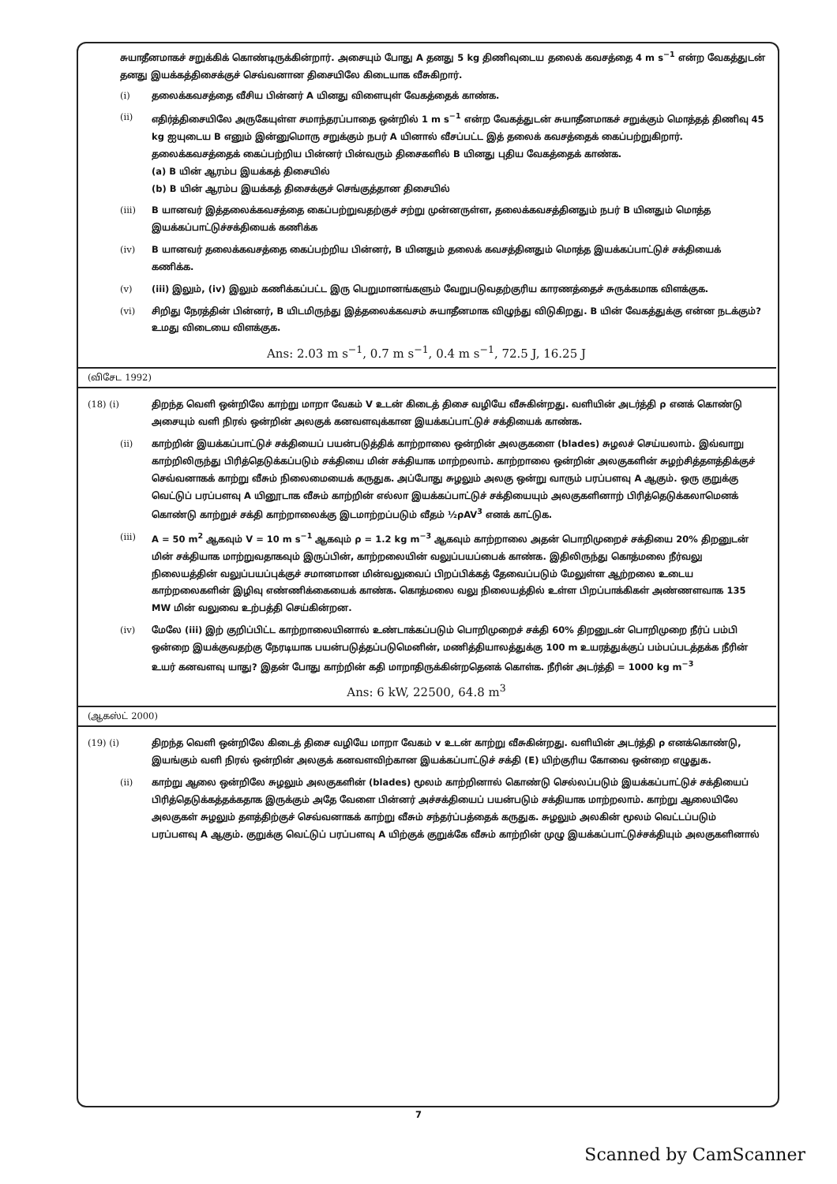சுயாதீனமாகச் சறுக்கிக் கொண்டிருக்கின்றார். அசையும் போது A தனது 5 kg திணிவுடைய தலைக் கவசத்தை 4 m s<sup>−1</sup> என்ற வேகத்துடன் தனது இயக்கத்திசைக்குச் செவ்வனான திசையிலே கிடையாக வீசுகிறார்.
(i) தலைக்கவசத்தை வீசிய பின்னர் A யினது விளையுள் வேகத்தைக் காண்க.
(ii) எதிர்த்திசையிலே அருகேயுள்ள சமாந்தரப்பாதை ஒன்றில் 1 m s<sup>−1</sup> என்ற வேகத்துடன் சுயாதீனமாகச் சறுக்கும் மொத்தத் திணிவு 45 kg ஐயுடைய B எனும் இன்னுமொரு சறுக்கும் நபர் A யினால் வீசப்பட்ட இத் தலைக் கவசத்தைக் கைப்பற்றுகிறார். தலைக்கவசத்தைக் கைப்பற்றிய பின்னர் பின்வரும் திசைகளில் B யினது புதிய வேகத்தைக் காண்க.
(a) B யின் ஆரம்ப இயக்கத் திசையில்
(b) B யின் ஆரம்ப இயக்கத் திசைக்குச் செங்குத்தான திசையில்
(iii) B யானவர் இத்தலைக்கவசத்தை கைப்பற்றுவதற்குச் சற்று முன்னருள்ள, தலைக்கவசத்தினதும் நபர் B யினதும் மொத்த இயக்கப்பாட்டுச்சக்தியைக் கணிக்க
(iv) B யானவர் தலைக்கவசத்தை கைப்பற்றிய பின்னர், B யினதும் தலைக் கவசத்தினதும் மொத்த இயக்கப்பாட்டுச் சக்தியைக் கணிக்க.
(v) (iii) இலும், (iv) இலும் கணிக்கப்பட்ட இரு பெறுமானங்களும் வேறுபடுவதற்குரிய காரணத்தைச் சுருக்கமாக விளக்குக.
(vi) சிறிது நேரத்தின் பின்னர், B யிடமிருந்து இத்தலைக்கவசம் சுயாதீனமாக விழுந்து விடுகிறது. B யின் வேகத்துக்கு என்ன நடக்கும்? உமது விடையை விளக்குக.
Ans: 2.03 m s<sup>−1</sup>, 0.7 m s<sup>−1</sup>, 0.4 m s<sup>−1</sup>, 72.5 J, 16.25 J
(விசேட 1992)
(18) (i) திறந்த வெளி ஒன்றிலே காற்று மாறா வேகம் V உடன் கிடைத் திசை வழியே வீசுகின்றது. வளியின் அடர்த்தி ρ எனக் கொண்டு அசையும் வளி நிரல் ஒன்றின் அலகுக் கனவளவுக்கான இயக்கப்பாட்டுச் சக்தியைக் காண்க.
(ii) காற்றின் இயக்கப்பாட்டுச் சக்தியைப் பயன்படுத்திக் காற்றாலை ஒன்றின் அலகுகளை (blades) சுழலச் செய்யலாம். இவ்வாறு காற்றிலிருந்து பிரித்தெடுக்கப்படும் சக்தியை மின் சக்தியாக மாற்றலாம். காற்றாலை ஒன்றின் அலகுகளின் சுழற்சித்தளத்திக்குச் செவ்வனாகக் காற்று வீசும் நிலைமையைக் கருதுக. அப்போது சுழலும் அலகு ஒன்று வாரும் பரப்பளவு A ஆகும். ஒரு குறுக்கு வெட்டுப் பரப்பளவு A யினூடாக வீசும் காற்றின் எல்லா இயக்கப்பாட்டுச் சக்தியையும் அலகுகளினாற் பிரித்தெடுக்கலாமெனக் கொண்டு காற்றுச் சக்தி காற்றாலைக்கு இடமாற்றப்படும் வீதம் ½ρAV<sup>3</sup> எனக் காட்டுக.
(iii) A = 50 m<sup>2</sup> ஆகவும் V = 10 m s<sup>−1</sup> ஆகவும் ρ = 1.2 kg m<sup>−3</sup> ஆகவும் காற்றாலை அதன் பொறிமுறைச் சக்தியை 20% திறனுடன் மின் சக்தியாக மாற்றுவதாகவும் இருப்பின், காற்றலையின் வலுப்பயப்பைக் காண்க. இதிலிருந்து கொத்மலை நீர்வலு நிலையத்தின் வலுப்பயப்புக்குச் சமானமான மின்வலுவைப் பிறப்பிக்கத் தேவைப்படும் மேலுள்ள ஆற்றலை உடைய காற்றலைகளின் இழிவு எண்ணிக்கையைக் காண்க. கொத்மலை வலு நிலையத்தில் உள்ள பிறப்பாக்கிகள் அண்ணளவாக 135 MW மின் வலுவை உற்பத்தி செய்கின்றன.
(iv) மேலே (iii) இற் குறிப்பிட்ட காற்றாலையினால் உண்டாக்கப்படும் பொறிமுறைச் சக்தி 60% திறனுடன் பொறிமுறை நீர்ப் பம்பி ஒன்றை இயக்குவதற்கு நேரடியாக பயன்படுத்தப்படுமெனின், மணித்தியாலத்துக்கு 100 m உயரத்துக்குப் பம்பப்படத்தக்க நீரின் உயர் கனவளவு யாது? இதன் போது காற்றின் கதி மாறாதிருக்கின்றதெனக் கொள்க. நீரின் அடர்த்தி = 1000 kg m<sup>−3</sup>
Ans: 6 kW, 22500, 64.8 m<sup>3</sup>
(ஆகஸ்ட் 2000)
(19) (i) திறந்த வெளி ஒன்றிலே கிடைத் திசை வழியே மாறா வேகம் v உடன் காற்று வீசுகின்றது. வளியின் அடர்த்தி ρ எனக்கொண்டு, இயங்கும் வளி நிரல் ஒன்றின் அலகுக் கனவளவிற்கான இயக்கப்பாட்டுச் சக்தி (E) யிற்குரிய கோவை ஒன்றை எழுதுக.
(ii) காற்று ஆலை ஒன்றிலே சுழலும் அலகுகளின் (blades) மூலம் காற்றினால் கொண்டு செல்லப்படும் இயக்கப்பாட்டுச் சக்தியைப் பிரித்தெடுக்கத்தக்கதாக இருக்கும் அதே வேளை பின்னர் அச்சக்தியைப் பயன்படும் சக்தியாக மாற்றலாம். காற்று ஆலையிலே அலகுகள் சுழலும் தளத்திற்குச் செவ்வனாகக் காற்று வீசும் சந்தர்ப்பத்தைக் கருதுக. சுழலும் அலகின் மூலம் வெட்டப்படும் பரப்பளவு A ஆகும். குறுக்கு வெட்டுப் பரப்பளவு A யிற்குக் குறுக்கே வீசும் காற்றின் முழு இயக்கப்பாட்டுச்சக்தியும் அலகுகளினால்
7
Scanned by CamScanner